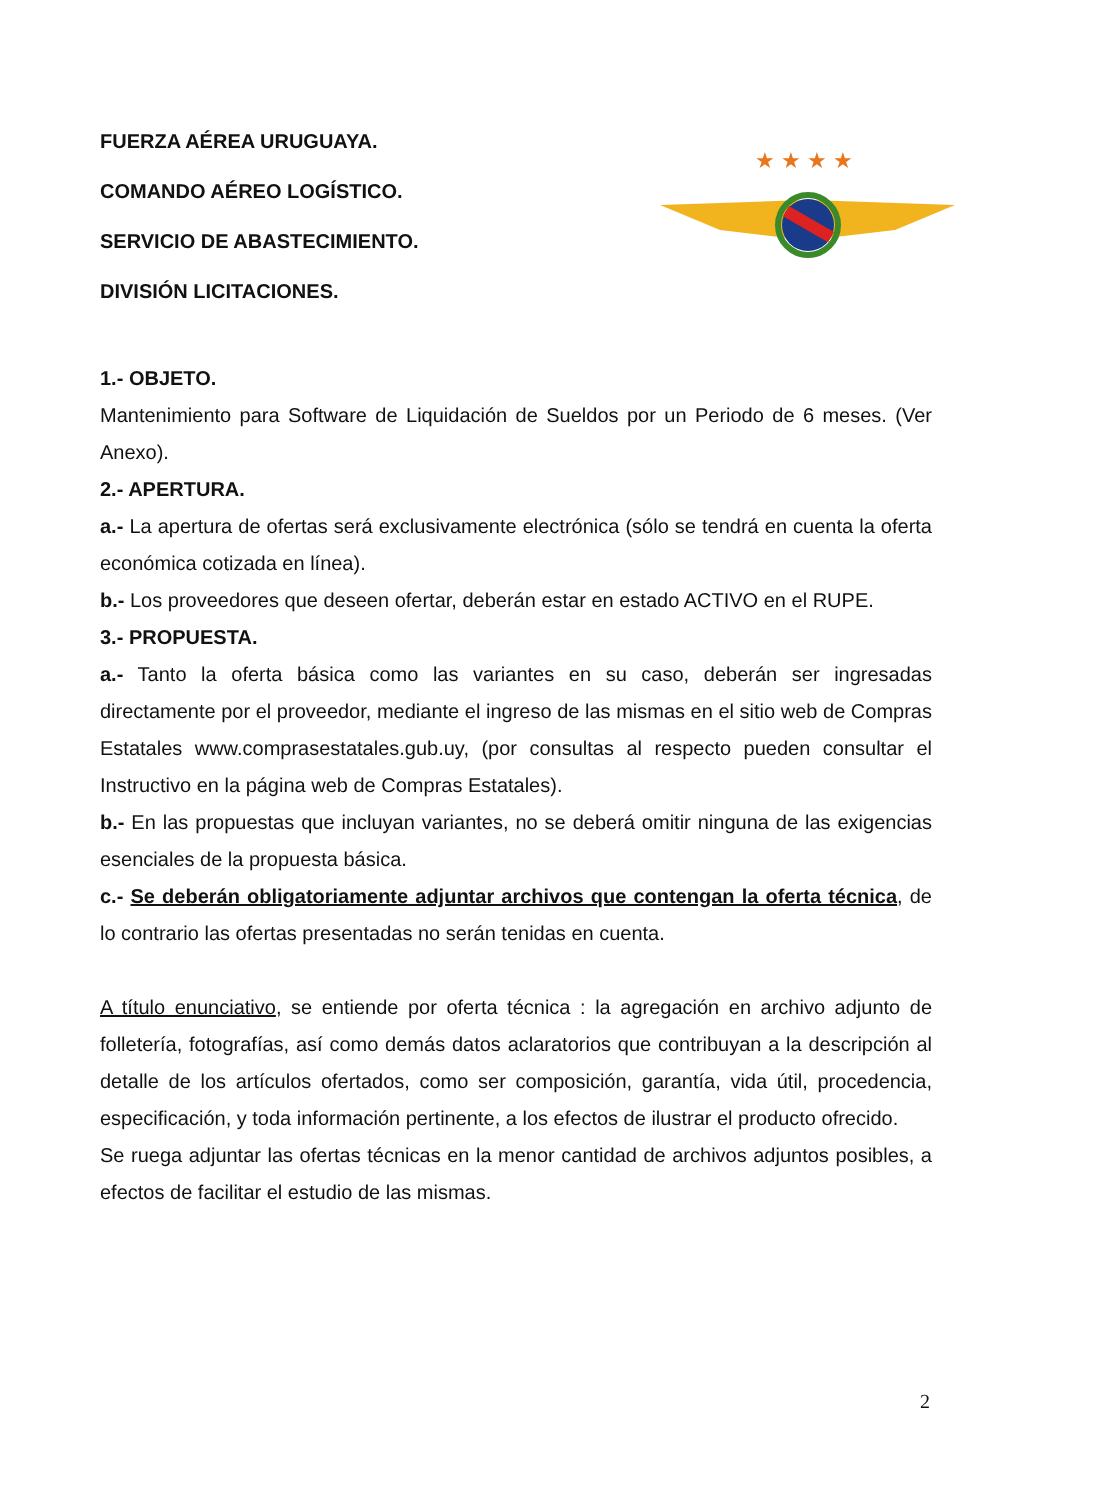FUERZA AÉREA URUGUAYA.
COMANDO AÉREO LOGÍSTICO.
SERVICIO DE ABASTECIMIENTO.
DIVISIÓN LICITACIONES.
★ ★ ★ ★
1.- OBJETO.
Mantenimiento para Software de Liquidación de Sueldos por un Periodo de 6 meses. (Ver Anexo).
2.- APERTURA.
a.- La apertura de ofertas será exclusivamente electrónica (sólo se tendrá en cuenta la oferta económica cotizada en línea).
b.- Los proveedores que deseen ofertar, deberán estar en estado ACTIVO en el RUPE.
3.- PROPUESTA.
a.- Tanto la oferta básica como las variantes en su caso, deberán ser ingresadas directamente por el proveedor, mediante el ingreso de las mismas en el sitio web de Compras Estatales www.comprasestatales.gub.uy, (por consultas al respecto pueden consultar el Instructivo en la página web de Compras Estatales).
b.- En las propuestas que incluyan variantes, no se deberá omitir ninguna de las exigencias esenciales de la propuesta básica.
c.- Se deberán obligatoriamente adjuntar archivos que contengan la oferta técnica, de lo contrario las ofertas presentadas no serán tenidas en cuenta.
A título enunciativo, se entiende por oferta técnica : la agregación en archivo adjunto de folletería, fotografías, así como demás datos aclaratorios que contribuyan a la descripción al detalle de los artículos ofertados, como ser composición, garantía, vida útil, procedencia, especificación, y toda información pertinente, a los efectos de ilustrar el producto ofrecido.
Se ruega adjuntar las ofertas técnicas en la menor cantidad de archivos adjuntos posibles, a efectos de facilitar el estudio de las mismas.
2